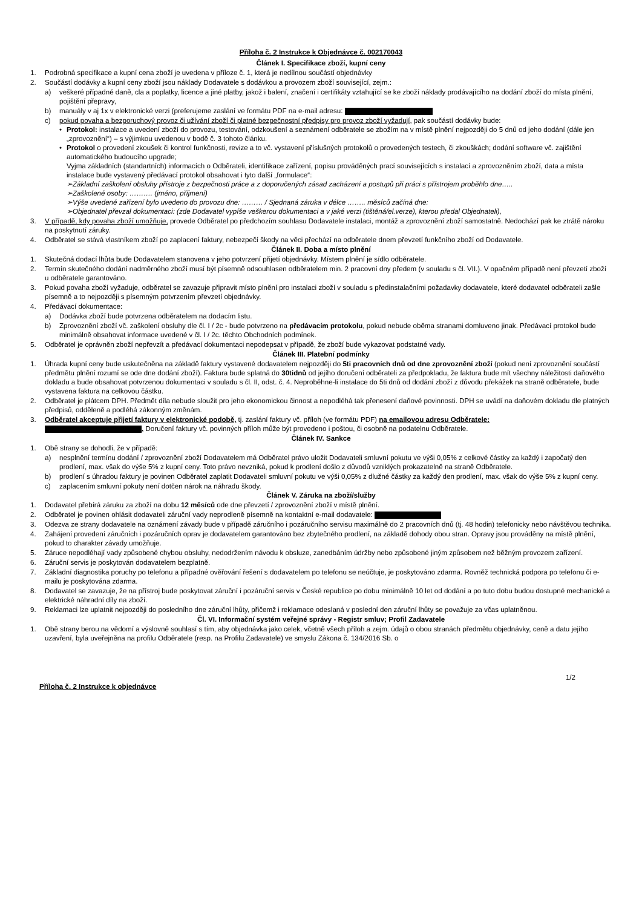Příloha č. 2 Instrukce k Objednávce č. 002170043
Článek I. Specifikace zboží, kupní ceny
1. Podrobná specifikace a kupní cena zboží je uvedena v příloze č. 1, která je nedílnou součástí objednávky
2. Součástí dodávky a kupní ceny zboží jsou náklady Dodavatele s dodávkou a provozem zboží související, zejm.:
a) veškeré případné daně, cla a poplatky, licence a jiné platby, jakož i balení, značení i certifikáty vztahující se ke zboží náklady prodávajícího na dodání zboží do místa plnění, pojištění přepravy,
b) manuály v aj 1x v elektronické verzi (preferujeme zaslání ve formátu PDF na e-mail adresu:
c) pokud povaha a bezporuchový provoz či užívání zboží či platné bezpečnostní předpisy pro provoz zboží vyžadují, pak součástí dodávky bude:
• Protokol: instalace a uvedení zboží do provozu, testování, odzkoušení a seznámení odběratele se zbožím na v místě plnění nejpozději do 5 dnů od jeho dodání (dále jen „zprovoznění“) – s výjimkou uvedenou v bodě č. 3 tohoto článku.
• Protokol o provedení zkoušek či kontrol funkčnosti, revize a to vč. vystavení příslušných protokolů o provedených testech, či zkouškách; dodání software vč. zajištění automatického budoucího upgrade;
Vyjma základních (standartních) informacích o Odběrateli, identifikace zařízení, popisu prováděných prací souvisejících s instalací a zprovozněním zboží, data a místa instalace bude vystavený předávací protokol obsahovat i tyto další „formulace“:
➢Základní zaškolení obsluhy přístroje z bezpečnosti práce a z doporučených zásad zacházení a postupů při práci s přístrojem proběhlo dne…..
➢Zaškolené osoby: ………. (jméno, příjmení)
➢Výše uvedené zařízení bylo uvedeno do provozu dne: ……… / Sjednaná záruka v délce …….. měsíců začíná dne:
➢Objednatel převzal dokumentaci: (zde Dodavatel vypíše veškerou dokumentaci a v jaké verzi (tištěná/el.verze), kterou předal Objednateli),
3. V případě, kdy povaha zboží umožňuje, provede Odběratel po předchozím souhlasu Dodavatele instalaci, montáž a zprovoznění zboží samostatně. Nedochází pak ke ztrátě nároku na poskytnutí záruky.
4. Odběratel se stává vlastníkem zboží po zaplacení faktury, nebezpečí škody na věci přechází na odběratele dnem převzetí funkčního zboží od Dodavatele.
Článek II. Doba a místo plnění
1. Skutečná dodací lhůta bude Dodavatelem stanovena v jeho potvrzení přijetí objednávky. Místem plnění je sídlo odběratele.
2. Termín skutečného dodání nadměrného zboží musí být písemně odsouhlasen odběratelem min. 2 pracovní dny předem (v souladu s čl. VII.). V opačném případě není převzetí zboží u odběratele garantováno.
3. Pokud povaha zboží vyžaduje, odběratel se zavazuje připravit místo plnění pro instalaci zboží v souladu s předinstalačními požadavky dodavatele, které dodavatel odběrateli zašle písemně a to nejpozději s písemným potvrzením převzetí objednávky.
4. Předávací dokumentace:
a) Dodávka zboží bude potvrzena odběratelem na dodacím listu.
b) Zprovoznění zboží vč. zaškolení obsluhy dle čl. I / 2c - bude potvrzeno na předávacím protokolu, pokud nebude oběma stranami domluveno jinak. Předávací protokol bude minimálně obsahovat informace uvedené v čl. I / 2c. těchto Obchodních podmínek.
5. Odběratel je oprávněn zboží nepřevzít a předávací dokumentaci nepodepsat v případě, že zboží bude vykazovat podstatné vady.
Článek III. Platební podmínky
1. Úhrada kupní ceny bude uskutečněna na základě faktury vystavené dodavatelem nejpozději do 5ti pracovních dnů od dne zprovoznění zboží (pokud není zprovoznění součástí předmětu plnění rozumí se ode dne dodání zboží). Faktura bude splatná do 30tidnů od jejího doručení odběrateli za předpokladu, že faktura bude mít všechny náležitosti daňového dokladu a bude obsahovat potvrzenou dokumentaci v souladu s čl. II, odst. č. 4. Neproběhne-li instalace do 5ti dnů od dodání zboží z důvodu překážek na straně odběratele, bude vystavena faktura na celkovou částku.
2. Odběratel je plátcem DPH. Předmět díla nebude sloužit pro jeho ekonomickou činnost a nepodléhá tak přenesení daňové povinnosti. DPH se uvádí na daňovém dokladu dle platných předpisů, odděleně a podléhá zákonným změnám.
3. Odběratel akceptuje přijetí faktury v elektronické podobě, tj. zaslání faktury vč. příloh (ve formátu PDF) na emailovou adresu Odběratele:
. Doručení faktury vč. povinných příloh může být provedeno i poštou, či osobně na podatelnu Odběratele.
Článek IV. Sankce
1. Obě strany se dohodli, že v případě:
a) nesplnění termínu dodání / zprovoznění zboží Dodavatelem má Odběratel právo uložit Dodavateli smluvní pokutu ve výši 0,05% z celkové částky za každý i započatý den prodlení, max. však do výše 5% z kupní ceny. Toto právo nevzniká, pokud k prodlení došlo z důvodů vzniklých prokazatelně na straně Odběratele.
b) prodlení s úhradou faktury je povinen Odběratel zaplatit Dodavateli smluvní pokutu ve výši 0,05% z dlužné částky za každý den prodlení, max. však do výše 5% z kupní ceny.
c) zaplacením smluvní pokuty není dotčen nárok na náhradu škody.
Článek V. Záruka na zboží/služby
1. Dodavatel přebírá záruku za zboží na dobu 12 měsíců ode dne převzetí / zprovoznění zboží v místě plnění.
2. Odběratel je povinen ohlásit dodavateli záruční vady neprodleně písemně na kontaktní e-mail dodavatele:
3. Odezva ze strany dodavatele na oznámení závady bude v případě záručního i pozáručního servisu maximálně do 2 pracovních dnů (tj. 48 hodin) telefonicky nebo návštěvou technika.
4. Zahájení provedení záručních i pozáručních oprav je dodavatelem garantováno bez zbytečného prodlení, na základě dohody obou stran. Opravy jsou prováděny na místě plnění, pokud to charakter závady umožňuje.
5. Záruce nepodléhají vady způsobené chybou obsluhy, nedodržením návodu k obsluze, zanedbáním údržby nebo způsobené jiným způsobem než běžným provozem zařízení.
6. Záruční servis je poskytován dodavatelem bezplatně.
7. Základní diagnostika poruchy po telefonu a případné ověřování řešení s dodavatelem po telefonu se neúčtuje, je poskytováno zdarma. Rovněž technická podpora po telefonu či e-mailu je poskytována zdarma.
8. Dodavatel se zavazuje, že na přístroj bude poskytovat záruční i pozáruční servis v České republice po dobu minimálně 10 let od dodání a po tuto dobu budou dostupné mechanické a elektrické náhradní díly na zboží.
9. Reklamaci lze uplatnit nejpozději do posledního dne záruční lhůty, přičemž i reklamace odeslaná v poslední den záruční lhůty se považuje za včas uplatněnou.
Čl. VI. Informační systém veřejné správy - Registr smluv; Profil Zadavatele
1. Obě strany berou na vědomí a výslovně souhlasí s tím, aby objednávka jako celek, včetně všech příloh a zejm. údajů o obou stranách předmětu objednávky, ceně a datu jejího uzavření, byla uveřejněna na profilu Odběratele (resp. na Profilu Zadavatele) ve smyslu Zákona č. 134/2016 Sb. o
1/2
Příloha č. 2 Instrukce k objednávce